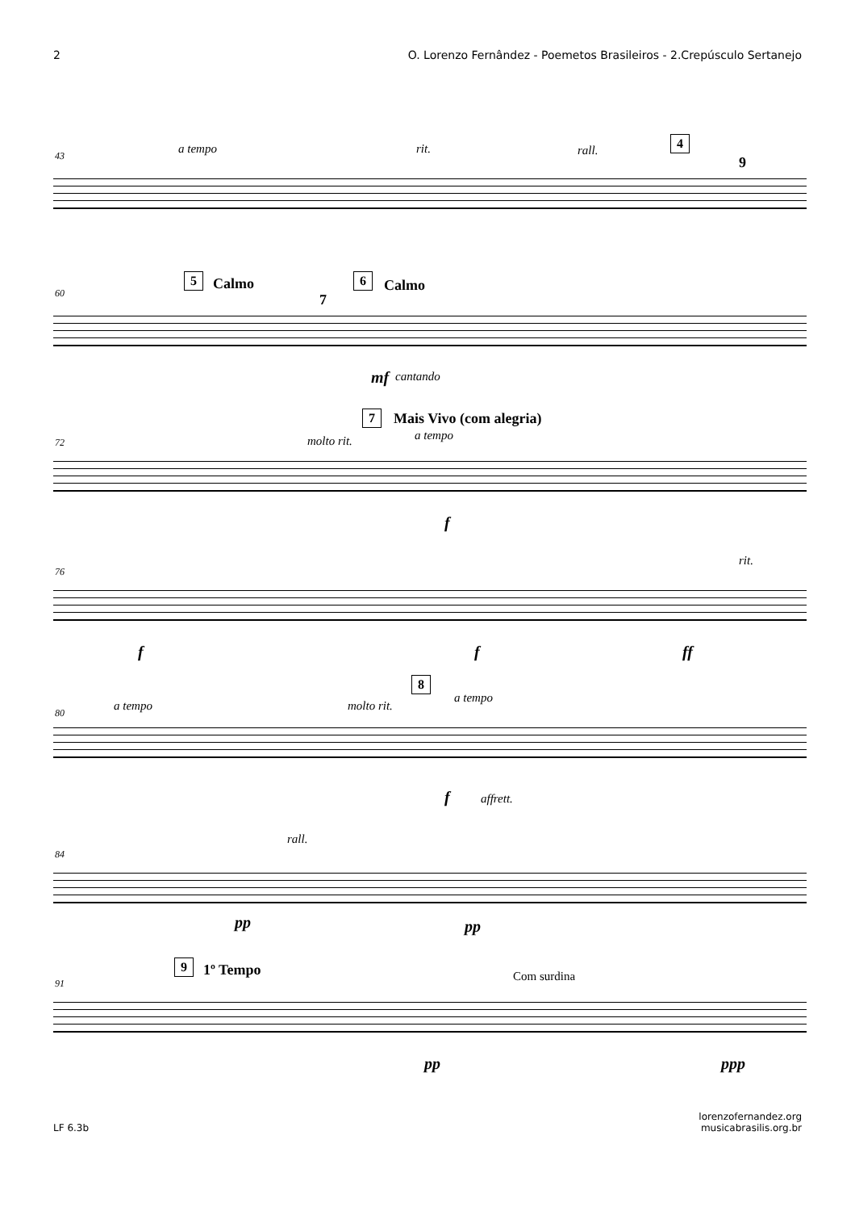2 O. Lorenzo Fernândez - Poemetos Brasileiros - 2.Crepúsculo Sertanejo
43 a tempo rit. rall.
4
9
60
5 Calmo
7
6 Calmo
mf cantando
72
7 Mais Vivo (com alegria)
molto rit. a tempo
f
76
rit.
f f ff
80 a tempo molto rit.
8
a tempo
f affrett.
84
rall.
pp pp
91
9 1º Tempo Com surdina
pp ppp
LF 6.3b lorenzofernandez.org
musicabrasilis.org.br